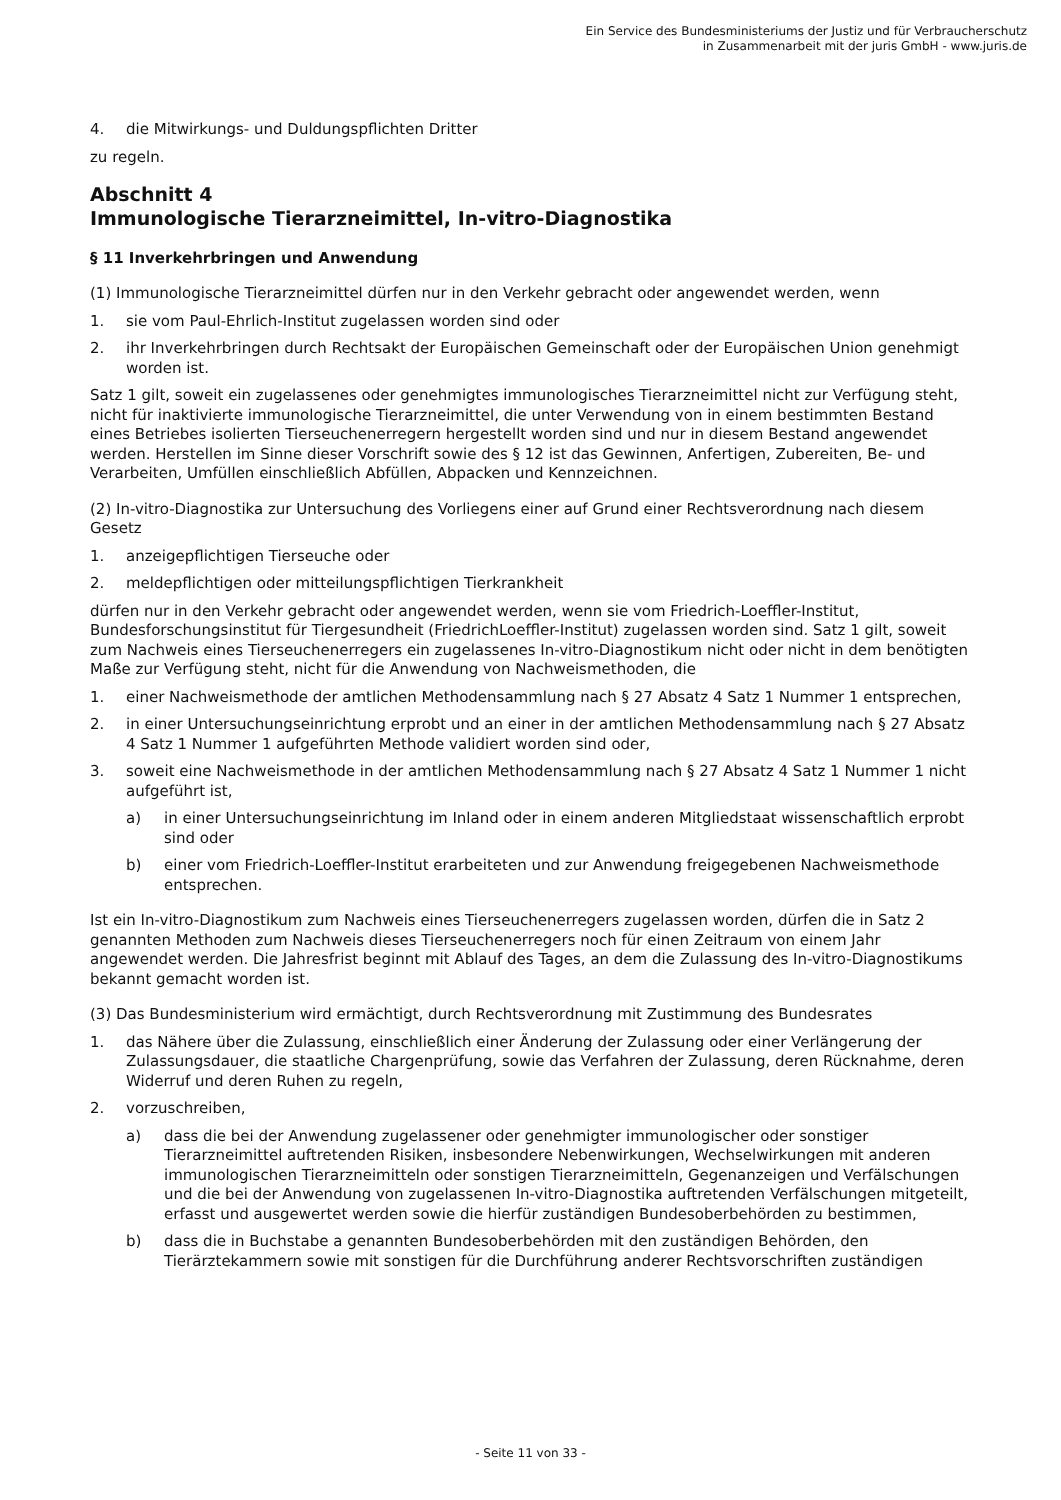Ein Service des Bundesministeriums der Justiz und für Verbraucherschutz
in Zusammenarbeit mit der juris GmbH - www.juris.de
4. die Mitwirkungs- und Duldungspflichten Dritter
zu regeln.
Abschnitt 4
Immunologische Tierarzneimittel, In-vitro-Diagnostika
§ 11 Inverkehrbringen und Anwendung
(1) Immunologische Tierarzneimittel dürfen nur in den Verkehr gebracht oder angewendet werden, wenn
1. sie vom Paul-Ehrlich-Institut zugelassen worden sind oder
2. ihr Inverkehrbringen durch Rechtsakt der Europäischen Gemeinschaft oder der Europäischen Union genehmigt worden ist.
Satz 1 gilt, soweit ein zugelassenes oder genehmigtes immunologisches Tierarzneimittel nicht zur Verfügung steht, nicht für inaktivierte immunologische Tierarzneimittel, die unter Verwendung von in einem bestimmten Bestand eines Betriebes isolierten Tierseuchenerregern hergestellt worden sind und nur in diesem Bestand angewendet werden. Herstellen im Sinne dieser Vorschrift sowie des § 12 ist das Gewinnen, Anfertigen, Zubereiten, Be- und Verarbeiten, Umfüllen einschließlich Abfüllen, Abpacken und Kennzeichnen.
(2) In-vitro-Diagnostika zur Untersuchung des Vorliegens einer auf Grund einer Rechtsverordnung nach diesem Gesetz
1. anzeigepflichtigen Tierseuche oder
2. meldepflichtigen oder mitteilungspflichtigen Tierkrankheit
dürfen nur in den Verkehr gebracht oder angewendet werden, wenn sie vom Friedrich-Loeffler-Institut, Bundesforschungsinstitut für Tiergesundheit (FriedrichLoeffler-Institut) zugelassen worden sind. Satz 1 gilt, soweit zum Nachweis eines Tierseuchenerregers ein zugelassenes In-vitro-Diagnostikum nicht oder nicht in dem benötigten Maße zur Verfügung steht, nicht für die Anwendung von Nachweismethoden, die
1. einer Nachweismethode der amtlichen Methodensammlung nach § 27 Absatz 4 Satz 1 Nummer 1 entsprechen,
2. in einer Untersuchungseinrichtung erprobt und an einer in der amtlichen Methodensammlung nach § 27 Absatz 4 Satz 1 Nummer 1 aufgeführten Methode validiert worden sind oder,
3. soweit eine Nachweismethode in der amtlichen Methodensammlung nach § 27 Absatz 4 Satz 1 Nummer 1 nicht aufgeführt ist,
a) in einer Untersuchungseinrichtung im Inland oder in einem anderen Mitgliedstaat wissenschaftlich erprobt sind oder
b) einer vom Friedrich-Loeffler-Institut erarbeiteten und zur Anwendung freigegebenen Nachweismethode entsprechen.
Ist ein In-vitro-Diagnostikum zum Nachweis eines Tierseuchenerregers zugelassen worden, dürfen die in Satz 2 genannten Methoden zum Nachweis dieses Tierseuchenerregers noch für einen Zeitraum von einem Jahr angewendet werden. Die Jahresfrist beginnt mit Ablauf des Tages, an dem die Zulassung des In-vitro-Diagnostikums bekannt gemacht worden ist.
(3) Das Bundesministerium wird ermächtigt, durch Rechtsverordnung mit Zustimmung des Bundesrates
1. das Nähere über die Zulassung, einschließlich einer Änderung der Zulassung oder einer Verlängerung der Zulassungsdauer, die staatliche Chargenprüfung, sowie das Verfahren der Zulassung, deren Rücknahme, deren Widerruf und deren Ruhen zu regeln,
2. vorzuschreiben,
a) dass die bei der Anwendung zugelassener oder genehmigter immunologischer oder sonstiger Tierarzneimittel auftretenden Risiken, insbesondere Nebenwirkungen, Wechselwirkungen mit anderen immunologischen Tierarzneimitteln oder sonstigen Tierarzneimitteln, Gegenanzeigen und Verfälschungen und die bei der Anwendung von zugelassenen In-vitro-Diagnostika auftretenden Verfälschungen mitgeteilt, erfasst und ausgewertet werden sowie die hierfür zuständigen Bundesoberbehörden zu bestimmen,
b) dass die in Buchstabe a genannten Bundesoberbehörden mit den zuständigen Behörden, den Tierärztekammern sowie mit sonstigen für die Durchführung anderer Rechtsvorschriften zuständigen
- Seite 11 von 33 -